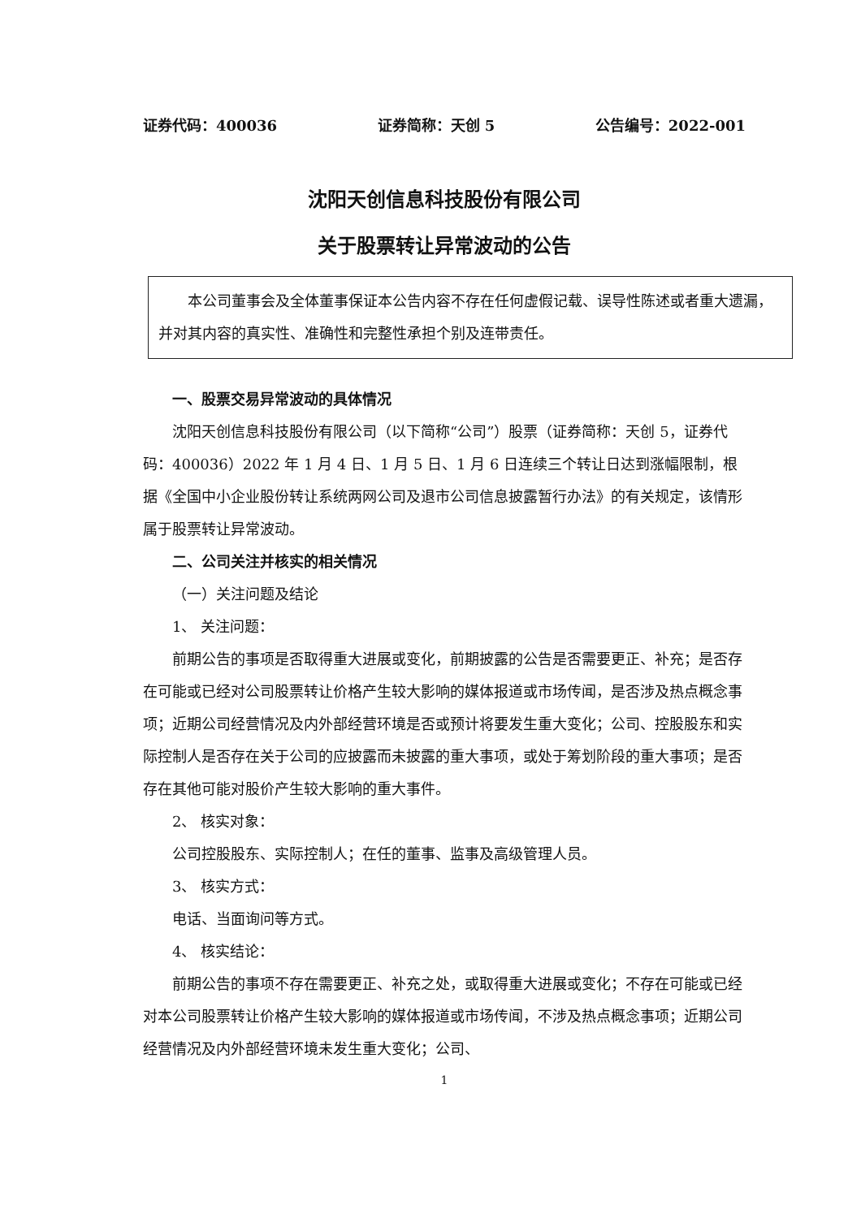证券代码：400036 证券简称：天创 5 公告编号：2022-001
沈阳天创信息科技股份有限公司
关于股票转让异常波动的公告
本公司董事会及全体董事保证本公告内容不存在任何虚假记载、误导性陈述或者重大遗漏，并对其内容的真实性、准确性和完整性承担个别及连带责任。
一、股票交易异常波动的具体情况
沈阳天创信息科技股份有限公司（以下简称“公司”）股票（证券简称：天创 5，证券代码：400036）2022 年 1 月 4 日、1 月 5 日、1 月 6 日连续三个转让日达到涨幅限制，根据《全国中小企业股份转让系统两网公司及退市公司信息披露暂行办法》的有关规定，该情形属于股票转让异常波动。
二、公司关注并核实的相关情况
（一）关注问题及结论
1、 关注问题：
前期公告的事项是否取得重大进展或变化，前期披露的公告是否需要更正、补充；是否存在可能或已经对公司股票转让价格产生较大影响的媒体报道或市场传闻，是否涉及热点概念事项；近期公司经营情况及内外部经营环境是否或预计将要发生重大变化；公司、控股股东和实际控制人是否存在关于公司的应披露而未披露的重大事项，或处于筹划阶段的重大事项；是否存在其他可能对股价产生较大影响的重大事件。
2、 核实对象：
公司控股股东、实际控制人；在任的董事、监事及高级管理人员。
3、 核实方式：
电话、当面询问等方式。
4、 核实结论：
前期公告的事项不存在需要更正、补充之处，或取得重大进展或变化；不存在可能或已经对本公司股票转让价格产生较大影响的媒体报道或市场传闻，不涉及热点概念事项；近期公司经营情况及内外部经营环境未发生重大变化；公司、
1